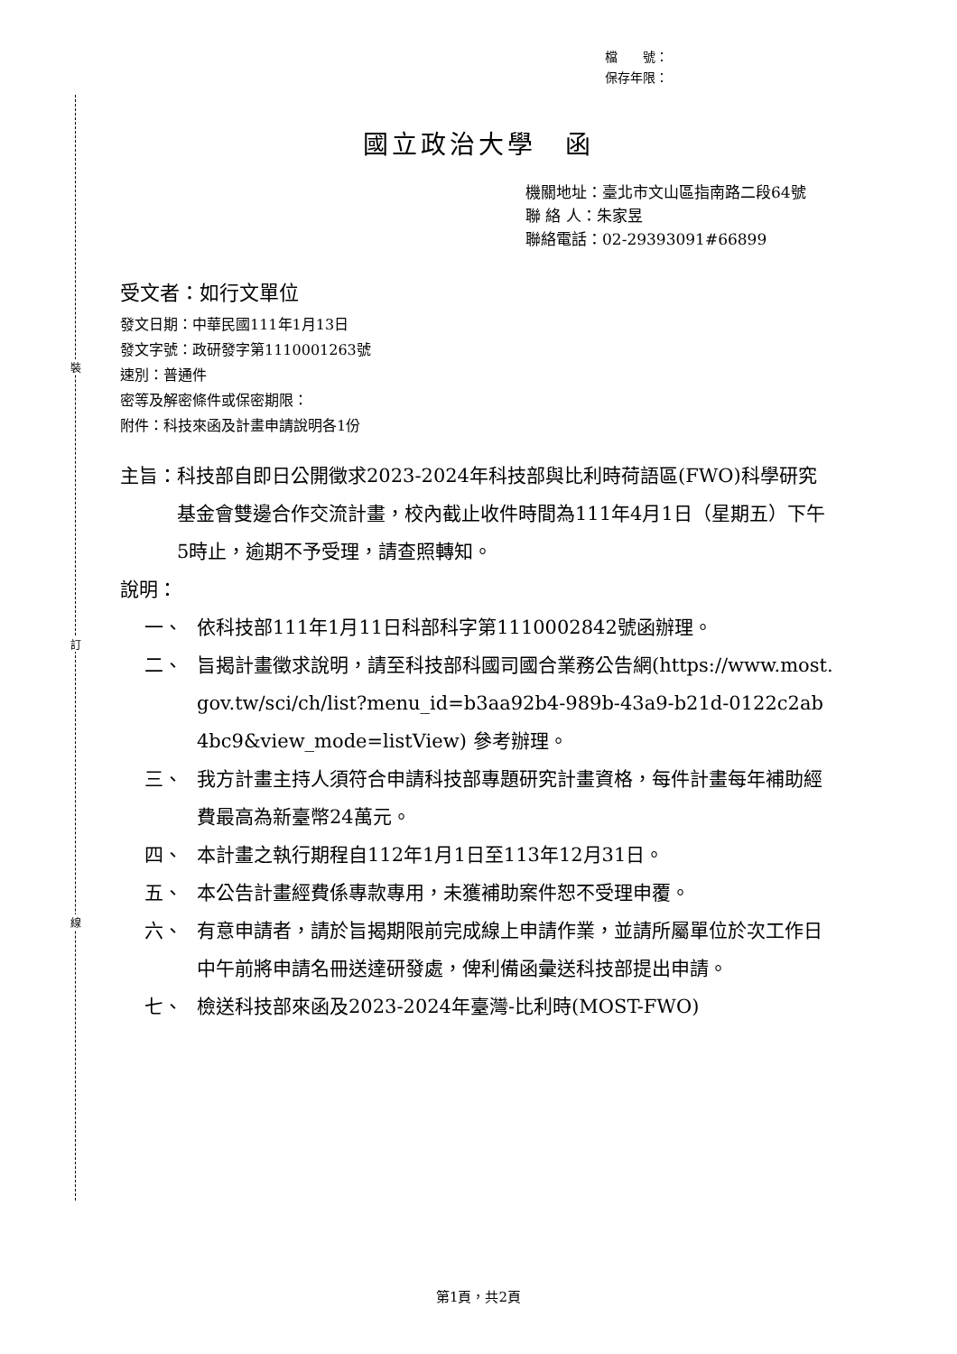裝
訂
線
檔　　號：
保存年限：
國立政治大學　函
機關地址：臺北市文山區指南路二段64號
聯 絡 人：朱家昱
聯絡電話：02-29393091#66899
受文者：如行文單位
發文日期：中華民國111年1月13日
發文字號：政研發字第1110001263號
速別：普通件
密等及解密條件或保密期限：
附件：科技來函及計畫申請說明各1份
主旨： 科技部自即日公開徵求2023-2024年科技部與比利時荷語區(FWO)科學研究基金會雙邊合作交流計畫，校內截止收件時間為111年4月1日（星期五）下午5時止，逾期不予受理，請查照轉知。
說明：
一、 依科技部111年1月11日科部科字第1110002842號函辦理。
二、 旨揭計畫徵求說明，請至科技部科國司國合業務公告網(https://www.most.gov.tw/sci/ch/list?menu_id=b3aa92b4-989b-43a9-b21d-0122c2ab4bc9&view_mode=listView) 參考辦理。
三、 我方計畫主持人須符合申請科技部專題研究計畫資格，每件計畫每年補助經費最高為新臺幣24萬元。
四、 本計畫之執行期程自112年1月1日至113年12月31日。
五、 本公告計畫經費係專款專用，未獲補助案件恕不受理申覆。
六、 有意申請者，請於旨揭期限前完成線上申請作業，並請所屬單位於次工作日中午前將申請名冊送達研發處，俾利備函彙送科技部提出申請。
七、 檢送科技部來函及2023-2024年臺灣-比利時(MOST-FWO)
第1頁，共2頁